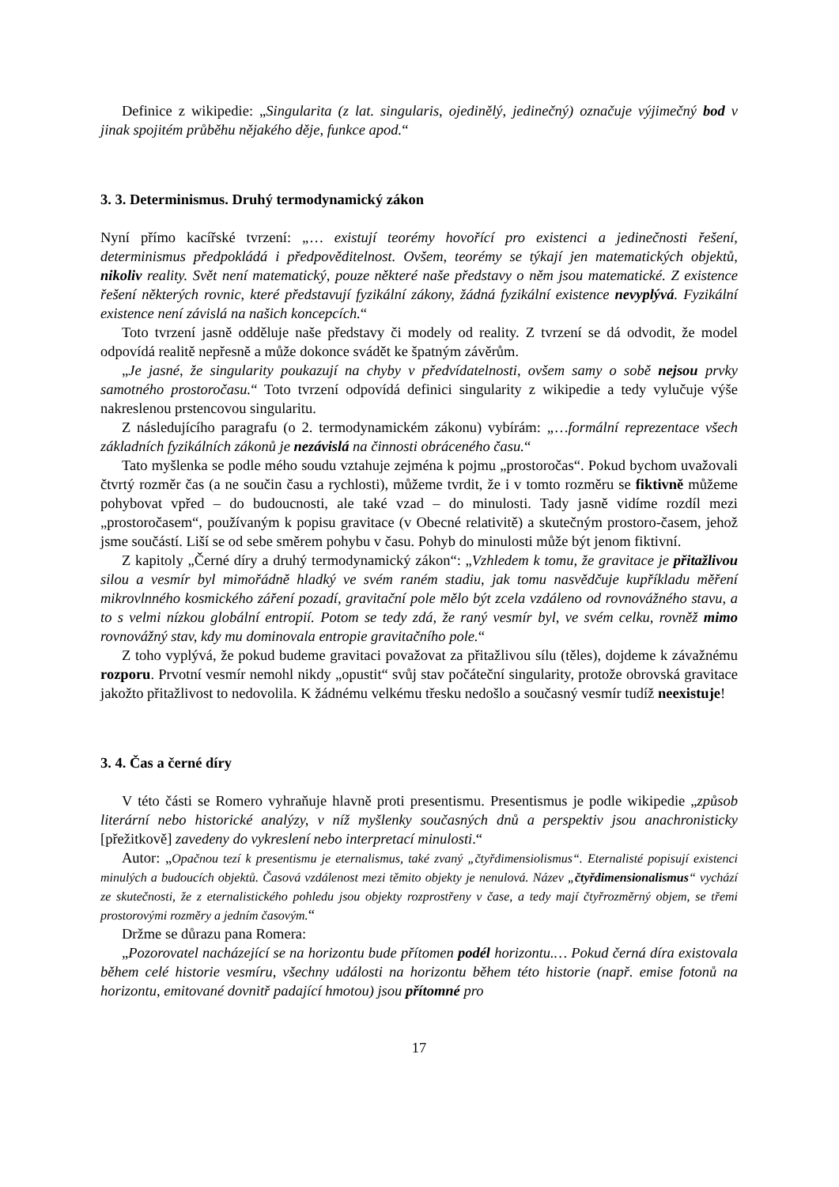Definice z wikipedie: „Singularita (z lat. singularis, ojedinělý, jedinečný) označuje výjimečný bod v jinak spojitém průběhu nějakého děje, funkce apod.“
3. 3. Determinismus. Druhý termodynamický zákon
Nyní přímo kacířské tvrzení: „… existují teorémy hovořící pro existenci a jedinečnosti řešení, determinismus předpokládá i předpověditelnost. Ovšem, teorémy se týkají jen matematických objektů, nikoliv reality. Svět není matematický, pouze některé naše představy o něm jsou matematické. Z existence řešení některých rovnic, které představují fyzikální zákony, žádná fyzikální existence nevyplývá. Fyzikální existence není závislá na našich koncepcích.“
Toto tvrzení jasně odděluje naše představy či modely od reality. Z tvrzení se dá odvodit, že model odpovídá realitě nepřesně a může dokonce svádět ke špatným závěrům.
„Je jasné, že singularity poukazují na chyby v předvídatelnosti, ovšem samy o sobě nejsou prvky samotného prostoročasu.“ Toto tvrzení odpovídá definici singularity z wikipedie a tedy vylučuje výše nakreslenou prstencovou singularitu.
Z následujícího paragrafu (o 2. termodynamickém zákonu) vybírám: „…formální reprezentace všech základních fyzikálních zákonů je nezávislá na činnosti obráceného času.“
Tato myšlenka se podle mého soudu vztahuje zejména k pojmu „prostoročas“. Pokud bychom uvažovali čtvrtý rozměr čas (a ne součin času a rychlosti), můžeme tvrdit, že i v tomto rozměru se fiktivně můžeme pohybovat vpřed – do budoucnosti, ale také vzad – do minulosti. Tady jasně vidíme rozdíl mezi „prostoročasem“, používaným k popisu gravitace (v Obecné relativitě) a skutečným prostoro-časem, jehož jsme součástí. Liší se od sebe směrem pohybu v času. Pohyb do minulosti může být jenom fiktivní.
Z kapitoly „Černé díry a druhý termodynamický zákon“: „Vzhledem k tomu, že gravitace je přitažlivou silou a vesmír byl mimořádně hladký ve svém raném stadiu, jak tomu nasvědčuje kupříkladu měření mikrovlnného kosmického záření pozadí, gravitační pole mělo být zcela vzdáleno od rovnovážného stavu, a to s velmi nízkou globální entropií. Potom se tedy zdá, že raný vesmír byl, ve svém celku, rovněž mimo rovnovážný stav, kdy mu dominovala entropie gravitačního pole.“
Z toho vyplývá, že pokud budeme gravitaci považovat za přitažlivou sílu (těles), dojdeme k závažnému rozporu. Prvotní vesmír nemohl nikdy „opustit“ svůj stav počáteční singularity, protože obrovská gravitace jakožto přitažlivost to nedovolila. K žádnému velkému třesku nedošlo a současný vesmír tudíž neexistuje!
3. 4. Čas a černé díry
V této části se Romero vyhraňuje hlavně proti presentismu. Presentismus je podle wikipedie „způsob literární nebo historické analýzy, v níž myšlenky současných dnů a perspektiv jsou anachronisticky [přežitkově] zavedeny do vykreslení nebo interpretací minulosti.“
Autor: „Opačnou tezí k presentismu je eternalismus, také zvaný „čtyřdimensiolismus“. Eternalisté popisují existenci minulých a budoucích objektů. Časová vzdálenost mezi těmito objekty je nenulová. Název „čtyřdimensionalismus“ vychází ze skutečnosti, že z eternalistického pohledu jsou objekty rozprostřeny v čase, a tedy mají čtyřrozměrný objem, se třemi prostorovými rozměry a jedním časovým.“
Držme se důrazu pana Romera:
„Pozorovatel nacházející se na horizontu bude přítomen podél horizontu.… Pokud černá díra existovala během celé historie vesmíru, všechny události na horizontu během této historie (např. emise fotonů na horizontu, emitované dovnitř padající hmotou) jsou přítomné pro
17